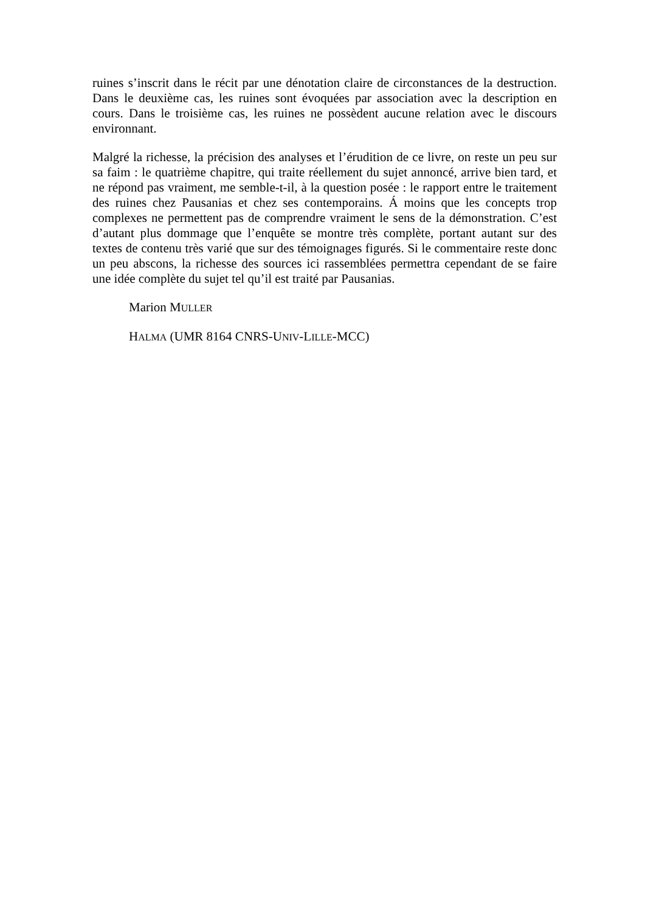ruines s’inscrit dans le récit par une dénotation claire de circonstances de la destruction. Dans le deuxième cas, les ruines sont évoquées par association avec la description en cours. Dans le troisième cas, les ruines ne possèdent aucune relation avec le discours environnant.
Malgré la richesse, la précision des analyses et l’érudition de ce livre, on reste un peu sur sa faim : le quatrième chapitre, qui traite réellement du sujet annoncé, arrive bien tard, et ne répond pas vraiment, me semble-t-il, à la question posée : le rapport entre le traitement des ruines chez Pausanias et chez ses contemporains. Á moins que les concepts trop complexes ne permettent pas de comprendre vraiment le sens de la démonstration. C’est d’autant plus dommage que l’enquête se montre très complète, portant autant sur des textes de contenu très varié que sur des témoignages figurés. Si le commentaire reste donc un peu abscons, la richesse des sources ici rassemblées permettra cependant de se faire une idée complète du sujet tel qu’il est traité par Pausanias.
Marion MULLER
HALMA (UMR 8164 CNRS-UNIV-LILLE-MCC)